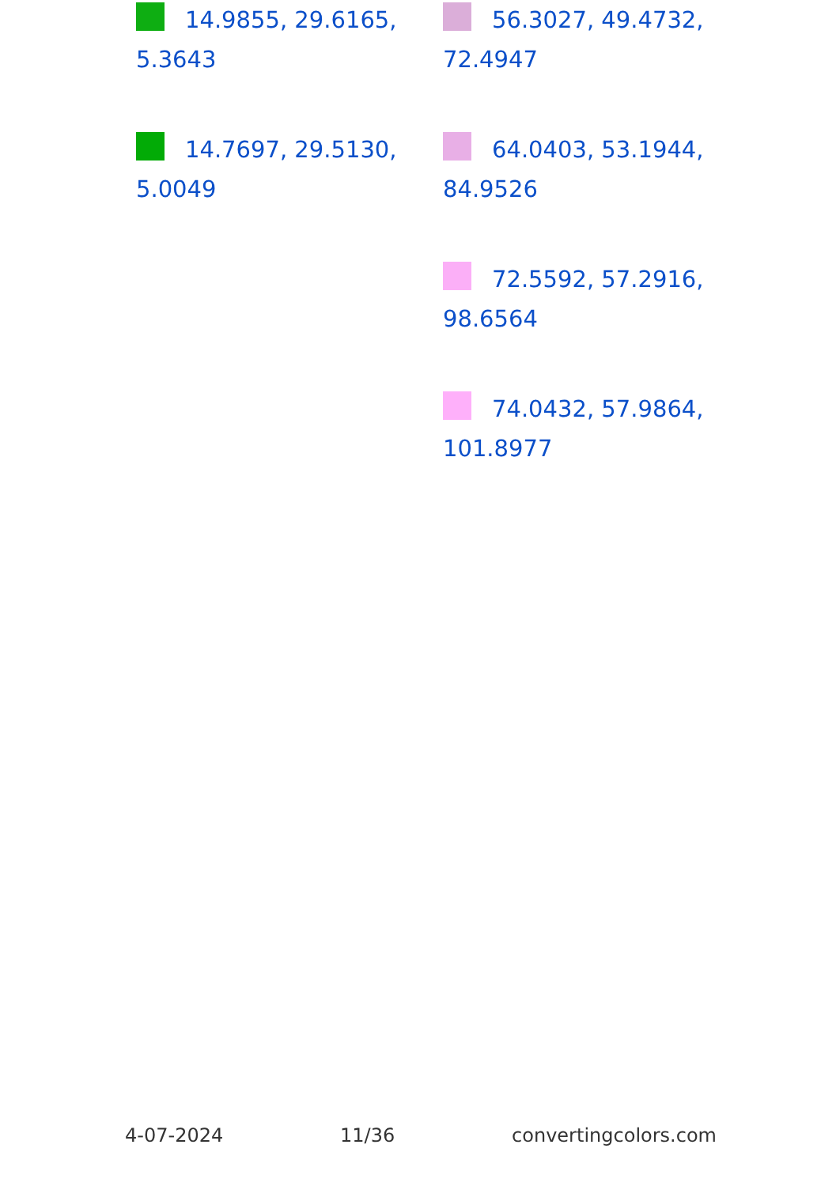14.9855, 29.6165, 5.3643
14.7697, 29.5130, 5.0049
56.3027, 49.4732, 72.4947
64.0403, 53.1944, 84.9526
72.5592, 57.2916, 98.6564
74.0432, 57.9864, 101.8977
4-07-2024 11/36 convertingcolors.com